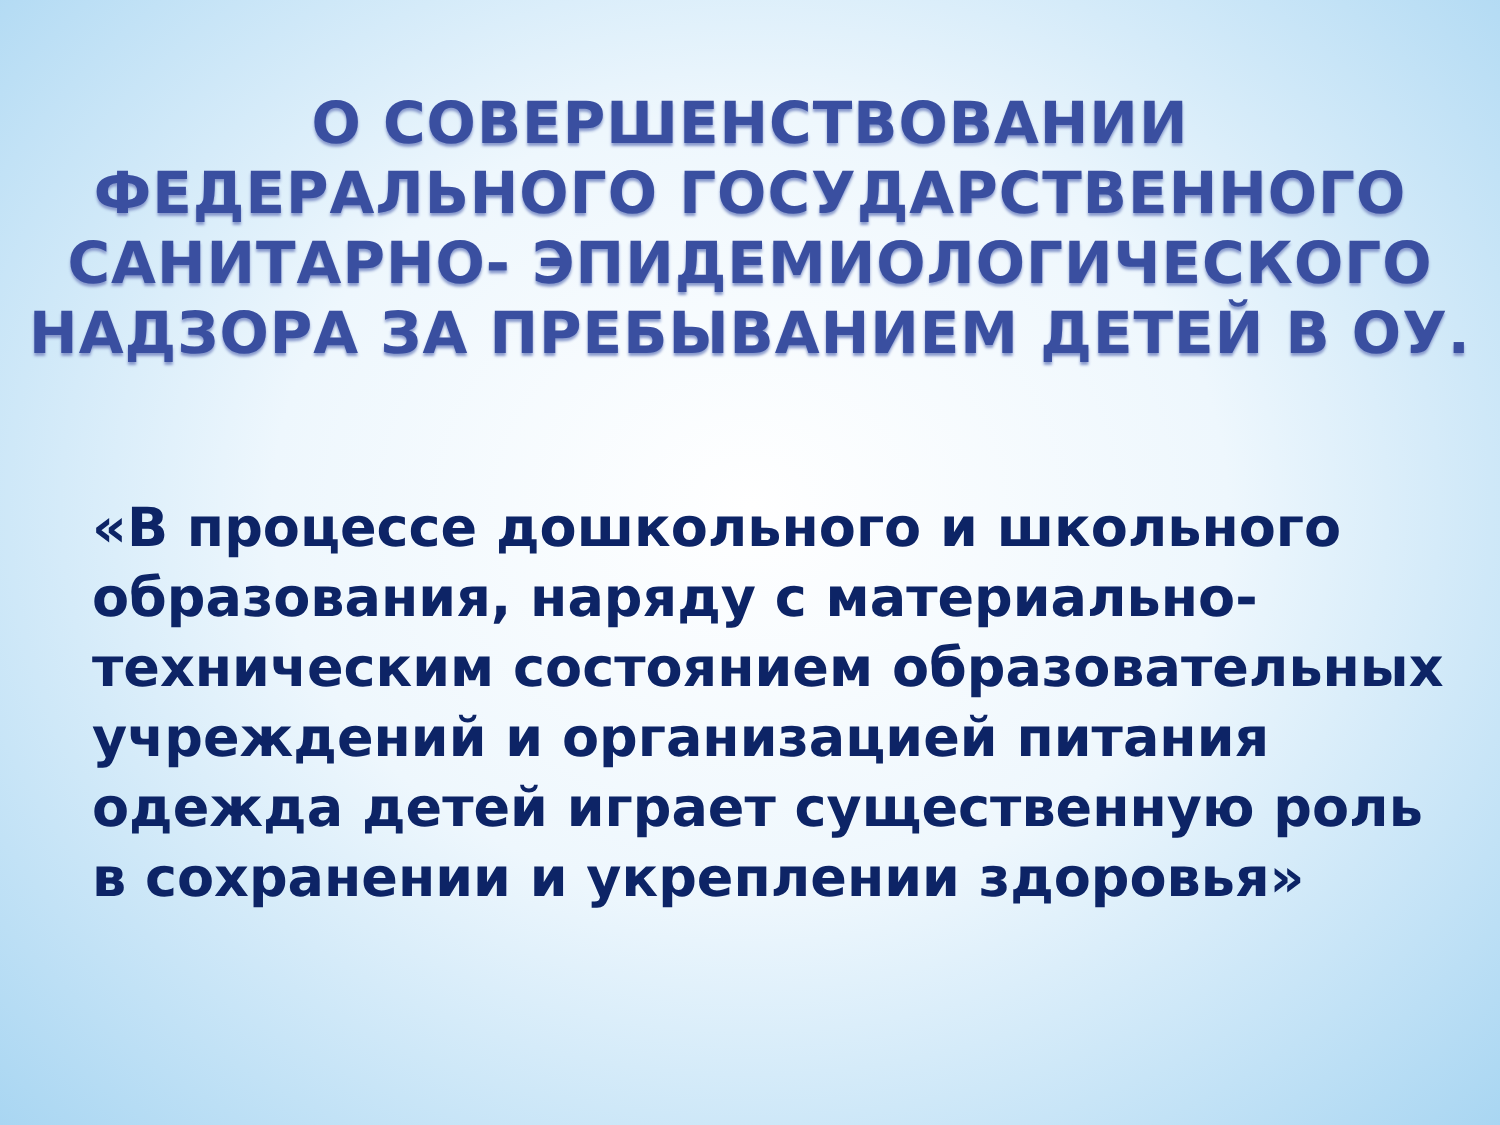О СОВЕРШЕНСТВОВАНИИ
ФЕДЕРАЛЬНОГО ГОСУДАРСТВЕННОГО
САНИТАРНО- ЭПИДЕМИОЛОГИЧЕСКОГО
НАДЗОРА ЗА ПРЕБЫВАНИЕМ ДЕТЕЙ В ОУ.
«В процессе дошкольного и школьного образования, наряду с материально-техническим состоянием образовательных учреждений и организацией питания одежда детей играет существенную роль в сохранении и укреплении здоровья»